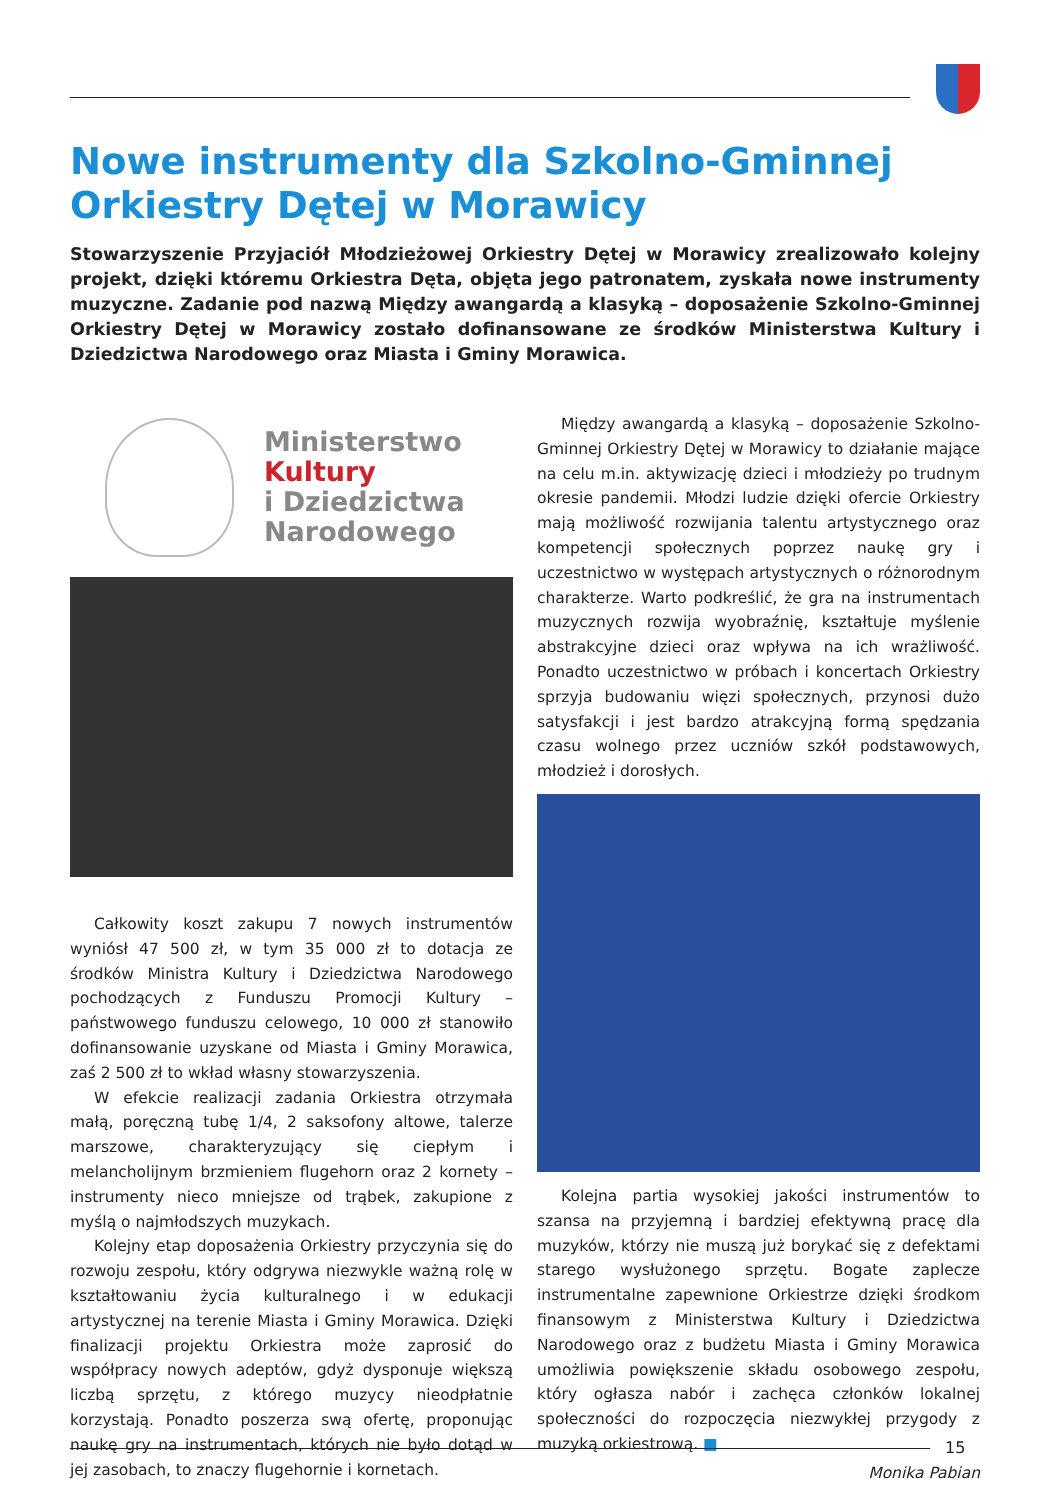Nowe instrumenty dla Szkolno-Gminnej
Orkiestry Dętej w Morawicy
Stowarzyszenie Przyjaciół Młodzieżowej Orkiestry Dętej w Morawicy zrealizowało kolejny projekt, dzięki któremu Orkiestra Dęta, objęta jego patronatem, zyskała nowe instrumenty muzyczne. Zadanie pod nazwą Między awangardą a klasyką – doposażenie Szkolno-Gminnej Orkiestry Dętej w Morawicy zostało dofinansowane ze środków Ministerstwa Kultury i Dziedzictwa Narodowego oraz Miasta i Gminy Morawica.
Ministerstwo
Kultury
i Dziedzictwa
Narodowego
Całkowity koszt zakupu 7 nowych instrumentów wyniósł 47 500 zł, w tym 35 000 zł to dotacja ze środków Ministra Kultury i Dziedzictwa Narodowego pochodzących z Funduszu Promocji Kultury – państwowego funduszu celowego, 10 000 zł stanowiło dofinansowanie uzyskane od Miasta i Gminy Morawica, zaś 2 500 zł to wkład własny stowarzyszenia.
W efekcie realizacji zadania Orkiestra otrzymała małą, poręczną tubę 1/4, 2 saksofony altowe, talerze marszowe, charakteryzujący się ciepłym i melancholijnym brzmieniem flugehorn oraz 2 kornety – instrumenty nieco mniejsze od trąbek, zakupione z myślą o najmłodszych muzykach.
Kolejny etap doposażenia Orkiestry przyczynia się do rozwoju zespołu, który odgrywa niezwykle ważną rolę w kształtowaniu życia kulturalnego i w edukacji artystycznej na terenie Miasta i Gminy Morawica. Dzięki finalizacji projektu Orkiestra może zaprosić do współpracy nowych adeptów, gdyż dysponuje większą liczbą sprzętu, z którego muzycy nieodpłatnie korzystają. Ponadto poszerza swą ofertę, proponując naukę gry na instrumentach, których nie było dotąd w jej zasobach, to znaczy flugehornie i kornetach.
Między awangardą a klasyką – doposażenie Szkolno-Gminnej Orkiestry Dętej w Morawicy to działanie mające na celu m.in. aktywizację dzieci i młodzieży po trudnym okresie pandemii. Młodzi ludzie dzięki ofercie Orkiestry mają możliwość rozwijania talentu artystycznego oraz kompetencji społecznych poprzez naukę gry i uczestnictwo w występach artystycznych o różnorodnym charakterze. Warto podkreślić, że gra na instrumentach muzycznych rozwija wyobraźnię, kształtuje myślenie abstrakcyjne dzieci oraz wpływa na ich wrażliwość. Ponadto uczestnictwo w próbach i koncertach Orkiestry sprzyja budowaniu więzi społecznych, przynosi dużo satysfakcji i jest bardzo atrakcyjną formą spędzania czasu wolnego przez uczniów szkół podstawowych, młodzież i dorosłych.
Kolejna partia wysokiej jakości instrumentów to szansa na przyjemną i bardziej efektywną pracę dla muzyków, którzy nie muszą już borykać się z defektami starego wysłużonego sprzętu. Bogate zaplecze instrumentalne zapewnione Orkiestrze dzięki środkom finansowym z Ministerstwa Kultury i Dziedzictwa Narodowego oraz z budżetu Miasta i Gminy Morawica umożliwia powiększenie składu osobowego zespołu, który ogłasza nabór i zachęca członków lokalnej społeczności do rozpoczęcia niezwykłej przygody z muzyką orkiestrową. ■
Monika Pabian
15